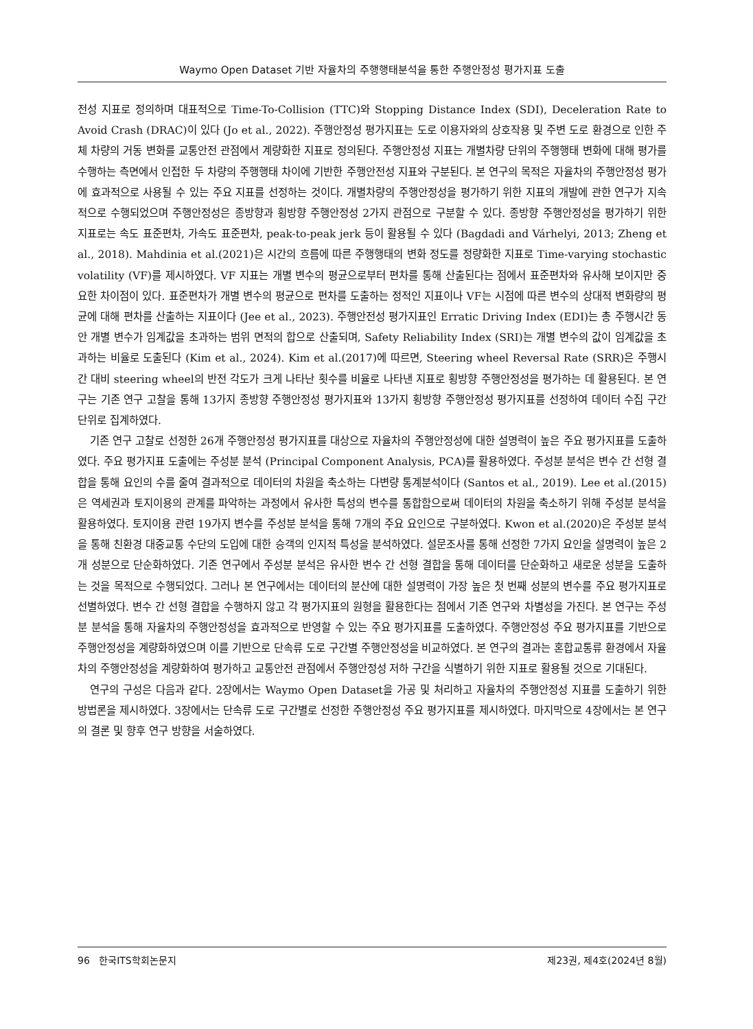Waymo Open Dataset 기반 자율차의 주행행태분석을 통한 주행안정성 평가지표 도출
전성 지표로 정의하며 대표적으로 Time-To-Collision (TTC)와 Stopping Distance Index (SDI), Deceleration Rate to Avoid Crash (DRAC)이 있다 (Jo et al., 2022). 주행안정성 평가지표는 도로 이용자와의 상호작용 및 주변 도로 환경으로 인한 주체 차량의 거동 변화를 교통안전 관점에서 계량화한 지표로 정의된다. 주행안정성 지표는 개별차량 단위의 주행행태 변화에 대해 평가를 수행하는 측면에서 인접한 두 차량의 주행행태 차이에 기반한 주행안전성 지표와 구분된다. 본 연구의 목적은 자율차의 주행안정성 평가에 효과적으로 사용될 수 있는 주요 지표를 선정하는 것이다. 개별차량의 주행안정성을 평가하기 위한 지표의 개발에 관한 연구가 지속적으로 수행되었으며 주행안정성은 종방향과 횡방향 주행안정성 2가지 관점으로 구분할 수 있다. 종방향 주행안정성을 평가하기 위한 지표로는 속도 표준편차, 가속도 표준편차, peak-to-peak jerk 등이 활용될 수 있다 (Bagdadi and Várhelyi, 2013; Zheng et al., 2018). Mahdinia et al.(2021)은 시간의 흐름에 따른 주행행태의 변화 정도를 정량화한 지표로 Time-varying stochastic volatility (VF)를 제시하였다. VF 지표는 개별 변수의 평균으로부터 편차를 통해 산출된다는 점에서 표준편차와 유사해 보이지만 중요한 차이점이 있다. 표준편차가 개별 변수의 평균으로 편차를 도출하는 정적인 지표이나 VF는 시점에 따른 변수의 상대적 변화량의 평균에 대해 편차를 산출하는 지표이다 (Jee et al., 2023). 주행안전성 평가지표인 Erratic Driving Index (EDI)는 총 주행시간 동안 개별 변수가 임계값을 초과하는 범위 면적의 합으로 산출되며, Safety Reliability Index (SRI)는 개별 변수의 값이 임계값을 초과하는 비율로 도출된다 (Kim et al., 2024). Kim et al.(2017)에 따르면, Steering wheel Reversal Rate (SRR)은 주행시간 대비 steering wheel의 반전 각도가 크게 나타난 횟수를 비율로 나타낸 지표로 횡방향 주행안정성을 평가하는 데 활용된다. 본 연구는 기존 연구 고찰을 통해 13가지 종방향 주행안정성 평가지표와 13가지 횡방향 주행안정성 평가지표를 선정하여 데이터 수집 구간 단위로 집계하였다.
기존 연구 고찰로 선정한 26개 주행안정성 평가지표를 대상으로 자율차의 주행안정성에 대한 설명력이 높은 주요 평가지표를 도출하였다. 주요 평가지표 도출에는 주성분 분석 (Principal Component Analysis, PCA)를 활용하였다. 주성분 분석은 변수 간 선형 결합을 통해 요인의 수를 줄여 결과적으로 데이터의 차원을 축소하는 다변량 통계분석이다 (Santos et al., 2019). Lee et al.(2015)은 역세권과 토지이용의 관계를 파악하는 과정에서 유사한 특성의 변수를 통합함으로써 데이터의 차원을 축소하기 위해 주성분 분석을 활용하였다. 토지이용 관련 19가지 변수를 주성분 분석을 통해 7개의 주요 요인으로 구분하였다. Kwon et al.(2020)은 주성분 분석을 통해 친환경 대중교통 수단의 도입에 대한 승객의 인지적 특성을 분석하였다. 설문조사를 통해 선정한 7가지 요인을 설명력이 높은 2개 성분으로 단순화하였다. 기존 연구에서 주성분 분석은 유사한 변수 간 선형 결합을 통해 데이터를 단순화하고 새로운 성분을 도출하는 것을 목적으로 수행되었다. 그러나 본 연구에서는 데이터의 분산에 대한 설명력이 가장 높은 첫 번째 성분의 변수를 주요 평가지표로 선별하였다. 변수 간 선형 결합을 수행하지 않고 각 평가지표의 원형을 활용한다는 점에서 기존 연구와 차별성을 가진다. 본 연구는 주성분 분석을 통해 자율차의 주행안정성을 효과적으로 반영할 수 있는 주요 평가지표를 도출하였다. 주행안정성 주요 평가지표를 기반으로 주행안정성을 계량화하였으며 이를 기반으로 단속류 도로 구간별 주행안정성을 비교하였다. 본 연구의 결과는 혼합교통류 환경에서 자율차의 주행안정성을 계량화하여 평가하고 교통안전 관점에서 주행안정성 저하 구간을 식별하기 위한 지표로 활용될 것으로 기대된다.
연구의 구성은 다음과 같다. 2장에서는 Waymo Open Dataset을 가공 및 처리하고 자율차의 주행안정성 지표를 도출하기 위한 방법론을 제시하였다. 3장에서는 단속류 도로 구간별로 선정한 주행안정성 주요 평가지표를 제시하였다. 마지막으로 4장에서는 본 연구의 결론 및 향후 연구 방향을 서술하였다.
96 한국ITS학회논문지 제23권, 제4호(2024년 8월)